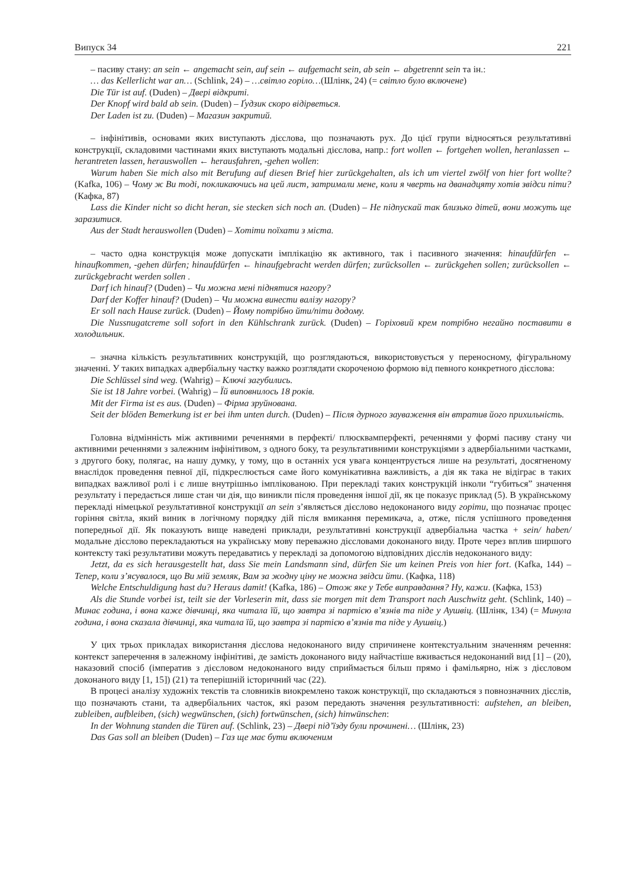Випуск 34 221
– пасиву стану: an sein ← angemacht sein, auf sein ← aufgemacht sein, ab sein ← abgetrennt sein та ін.:
… das Kellerlicht war an… (Schlink, 24) – …світло горіло…(Шлінк, 24) (= світло було включене)
Die Tür ist auf. (Duden) – Двері відкриті.
Der Knopf wird bald ab sein. (Duden) – Ґудзик скоро відірветься.
Der Laden ist zu. (Duden) – Магазин закритий.
– інфінітивів, основами яких виступають дієслова, що позначають рух. До цієї групи відносяться результативні конструкції, складовими частинами яких виступають модальні дієслова, напр.: fort wollen ← fortgehen wollen, heranlassen ← herantreten lassen, herauswollen ← herausfahren, -gehen wollen:
Warum haben Sie mich also mit Berufung auf diesen Brief hier zurückgehalten, als ich um viertel zwölf von hier fort wollte? (Kafka, 106) – Чому ж Ви тоді, покликаючись на цей лист, затримали мене, коли я чверть на дванадцяту хотів звідси піти? (Кафка, 87)
Lass die Kinder nicht so dicht heran, sie stecken sich noch an. (Duden) – Не підпускай так близько дітей, вони можуть ще заразитися.
Aus der Stadt herauswollen (Duden) – Хотіти поїхати з міста.
– часто одна конструкція може допускати імплікацію як активного, так і пасивного значення: hinaufdürfen ← hinaufkommen, -gehen dürfen; hinaufdürfen ← hinaufgebracht werden dürfen; zurücksollen ← zurückgehen sollen; zurücksollen ← zurückgebracht werden sollen .
Darf ich hinauf? (Duden) – Чи можна мені піднятися нагору?
Darf der Koffer hinauf? (Duden) – Чи можна винести валізу нагору?
Er soll nach Hause zurück. (Duden) – Йому потрібно йти/піти додому.
Die Nussnugatcreme soll sofort in den Kühlschrank zurück. (Duden) – Горіховий крем потрібно негайно поставити в холодильник.
– значна кількість результативних конструкцій, що розглядаються, використовується у переносному, фігуральному значенні. У таких випадках адвербіальну частку важко розглядати скороченою формою від певного конкретного дієслова:
Die Schlüssel sind weg. (Wahrig) – Ключі загубились.
Sie ist 18 Jahre vorbei. (Wahrig) – Їй виповнилось 18 років.
Mit der Firma ist es aus. (Duden) – Фірма зруйнована.
Seit der blöden Bemerkung ist er bei ihm unten durch. (Duden) – Після дурного зауваження він втратив його прихильність.
Головна відмінність між активними реченнями в перфекті/ плюсквамперфекті, реченнями у формі пасиву стану чи активними реченнями з залежним інфінітивом, з одного боку, та результативними конструкціями з адвербіальними частками, з другого боку, полягає, на нашу думку, у тому, що в останніх уся увага концентрується лише на результаті, досягненому внаслідок проведення певної дії, підкреслюється саме його комунікативна важливість, а дія як така не відіграє в таких випадках важливої ролі і є лише внутрішньо імплікованою. При перекладі таких конструкцій інколи “губиться” значення результату і передається лише стан чи дія, що виникли після проведення іншої дії, як це показує приклад (5). В українському перекладі німецької результативної конструкції an sein з’являється дієслово недоконаного виду горіти, що позначає процес горіння світла, який виник в логічному порядку дій після вмикання перемикача, а, отже, після успішного проведення попередньої дії. Як показують вище наведені приклади, результативні конструкції адвербіальна частка + sein/ haben/ модальне дієслово перекладаються на українську мову переважно дієсловами доконаного виду. Проте через вплив ширшого контексту такі результативи можуть передаватись у перекладі за допомогою відповідних дієслів недоконаного виду:
Jetzt, da es sich herausgestellt hat, dass Sie mein Landsmann sind, dürfen Sie um keinen Preis von hier fort. (Kafka, 144) – Тепер, коли з’ясувалося, що Ви мій земляк, Вам за жодну ціну не можна звідси йти. (Кафка, 118)
Welche Entschuldigung hast du? Heraus damit! (Kafka, 186) – Отож яке у Тебе виправдання? Ну, кажи. (Кафка, 153)
Als die Stunde vorbei ist, teilt sie der Vorleserin mit, dass sie morgen mit dem Transport nach Auschwitz geht. (Schlink, 140) – Минає година, і вона каже дівчинці, яка читала їй, що завтра зі партією в’язнів та піде у Аушвіц. (Шлінк, 134) (= Минула година, і вона сказала дівчинці, яка читала їй, що завтра зі партією в’язнів та піде у Аушвіц.)
У цих трьох прикладах використання дієслова недоконаного виду спричинене контекстуальним значенням речення: контекст заперечення в залежному інфінітиві, де замість доконаного виду найчастіше вживається недоконаний вид [1] – (20), наказовий спосіб (імператив з дієсловом недоконаного виду сприймається більш прямо і фамільярно, ніж з дієсловом доконаного виду [1, 15]) (21) та теперішній історичний час (22).
В процесі аналізу художніх текстів та словників виокремлено також конструкції, що складаються з повнозначних дієслів, що позначають стани, та адвербіальних часток, які разом передають значення результативності: aufstehen, an bleiben, zubleiben, aufbleiben, (sich) wegwünschen, (sich) fortwünschen, (sich) hinwünschen:
In der Wohnung standen die Türen auf. (Schlink, 23) – Двері під’їзду були прочинені… (Шлінк, 23)
Das Gas soll an bleiben (Duden) – Газ ще має бути включеним